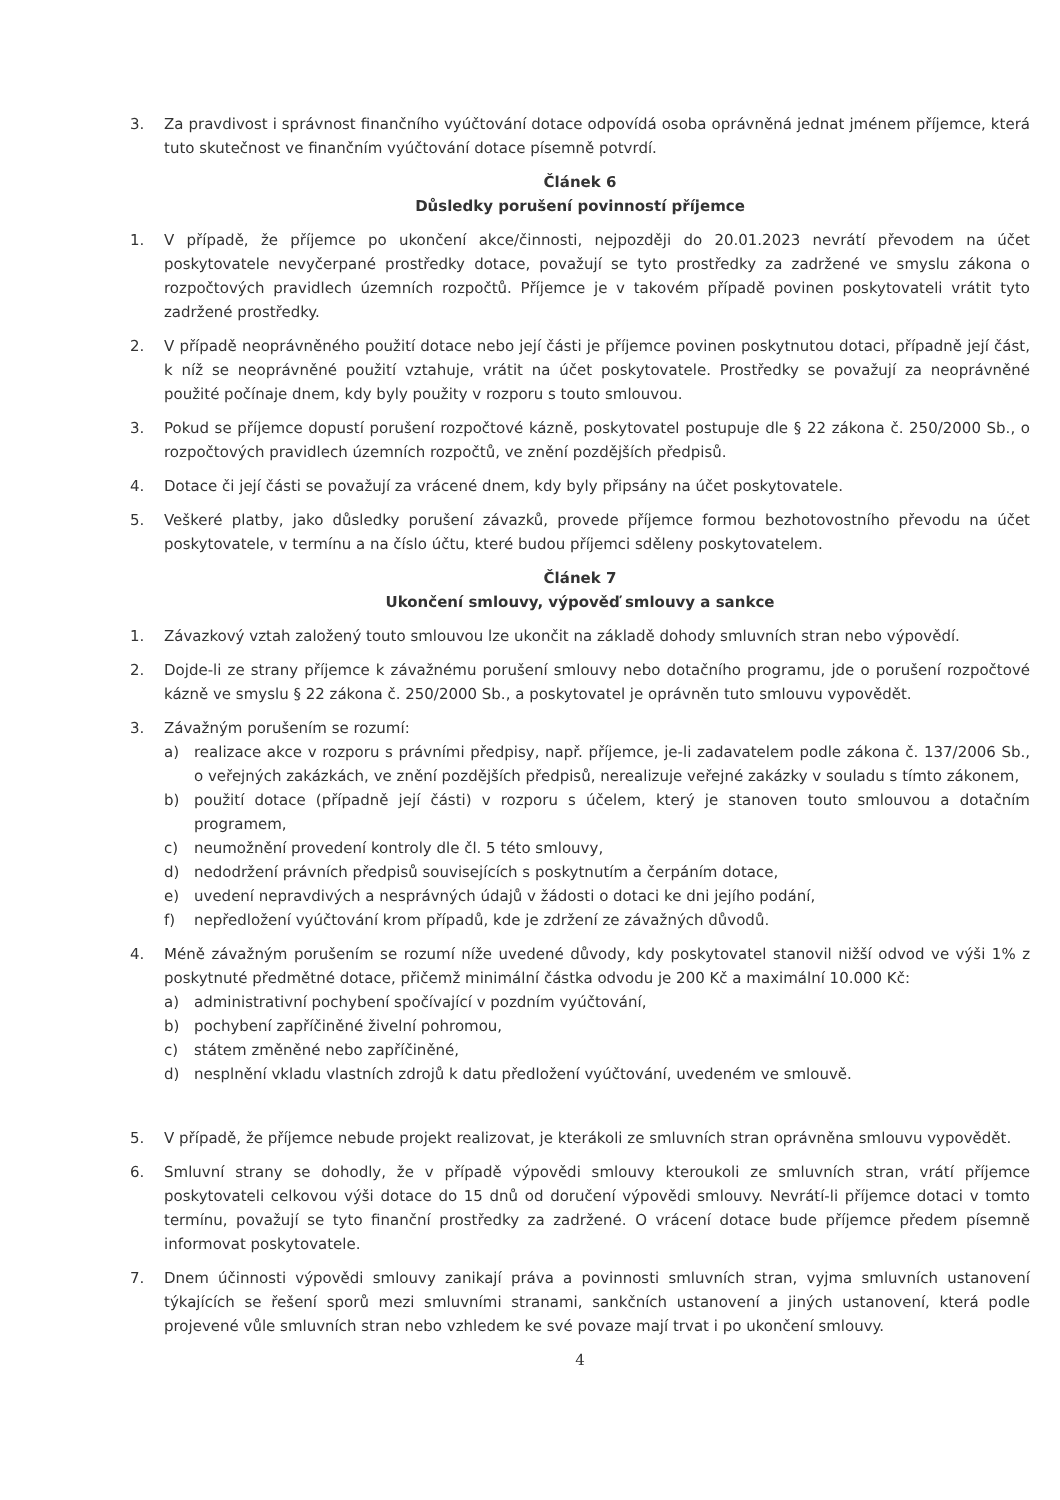3. Za pravdivost i správnost finančního vyúčtování dotace odpovídá osoba oprávněná jednat jménem příjemce, která tuto skutečnost ve finančním vyúčtování dotace písemně potvrdí.
Článek 6
Důsledky porušení povinností příjemce
1. V případě, že příjemce po ukončení akce/činnosti, nejpozději do 20.01.2023 nevrátí převodem na účet poskytovatele nevyčerpané prostředky dotace, považují se tyto prostředky za zadržené ve smyslu zákona o rozpočtových pravidlech územních rozpočtů. Příjemce je v takovém případě povinen poskytovateli vrátit tyto zadržené prostředky.
2. V případě neoprávněného použití dotace nebo její části je příjemce povinen poskytnutou dotaci, případně její část, k níž se neoprávněné použití vztahuje, vrátit na účet poskytovatele. Prostředky se považují za neoprávněné použité počínaje dnem, kdy byly použity v rozporu s touto smlouvou.
3. Pokud se příjemce dopustí porušení rozpočtové kázně, poskytovatel postupuje dle § 22 zákona č. 250/2000 Sb., o rozpočtových pravidlech územních rozpočtů, ve znění pozdějších předpisů.
4. Dotace či její části se považují za vrácené dnem, kdy byly připsány na účet poskytovatele.
5. Veškeré platby, jako důsledky porušení závazků, provede příjemce formou bezhotovostního převodu na účet poskytovatele, v termínu a na číslo účtu, které budou příjemci sděleny poskytovatelem.
Článek 7
Ukončení smlouvy, výpověď smlouvy a sankce
1. Závazkový vztah založený touto smlouvou lze ukončit na základě dohody smluvních stran nebo výpovědí.
2. Dojde-li ze strany příjemce k závažnému porušení smlouvy nebo dotačního programu, jde o porušení rozpočtové kázně ve smyslu § 22 zákona č. 250/2000 Sb., a poskytovatel je oprávněn tuto smlouvu vypovědět.
3. Závažným porušením se rozumí:
a) realizace akce v rozporu s právními předpisy, např. příjemce, je-li zadavatelem podle zákona č. 137/2006 Sb., o veřejných zakázkách, ve znění pozdějších předpisů, nerealizuje veřejné zakázky v souladu s tímto zákonem,
b) použití dotace (případně její části) v rozporu s účelem, který je stanoven touto smlouvou a dotačním programem,
c) neumožnění provedení kontroly dle čl. 5 této smlouvy,
d) nedodržení právních předpisů souvisejících s poskytnutím a čerpáním dotace,
e) uvedení nepravdivých a nesprávných údajů v žádosti o dotaci ke dni jejího podání,
f) nepředložení vyúčtování krom případů, kde je zdržení ze závažných důvodů.
4. Méně závažným porušením se rozumí níže uvedené důvody, kdy poskytovatel stanovil nižší odvod ve výši 1% z poskytnuté předmětné dotace, přičemž minimální částka odvodu je 200 Kč a maximální 10.000 Kč:
a) administrativní pochybení spočívající v pozdním vyúčtování,
b) pochybení zapříčiněné živelní pohromou,
c) státem změněné nebo zapříčiněné,
d) nesplnění vkladu vlastních zdrojů k datu předložení vyúčtování, uvedeném ve smlouvě.
5. V případě, že příjemce nebude projekt realizovat, je kterákoli ze smluvních stran oprávněna smlouvu vypovědět.
6. Smluvní strany se dohodly, že v případě výpovědi smlouvy kteroukoli ze smluvních stran, vrátí příjemce poskytovateli celkovou výši dotace do 15 dnů od doručení výpovědi smlouvy. Nevrátí-li příjemce dotaci v tomto termínu, považují se tyto finanční prostředky za zadržené. O vrácení dotace bude příjemce předem písemně informovat poskytovatele.
7. Dnem účinnosti výpovědi smlouvy zanikají práva a povinnosti smluvních stran, vyjma smluvních ustanovení týkajících se řešení sporů mezi smluvními stranami, sankčních ustanovení a jiných ustanovení, která podle projevené vůle smluvních stran nebo vzhledem ke své povaze mají trvat i po ukončení smlouvy.
4